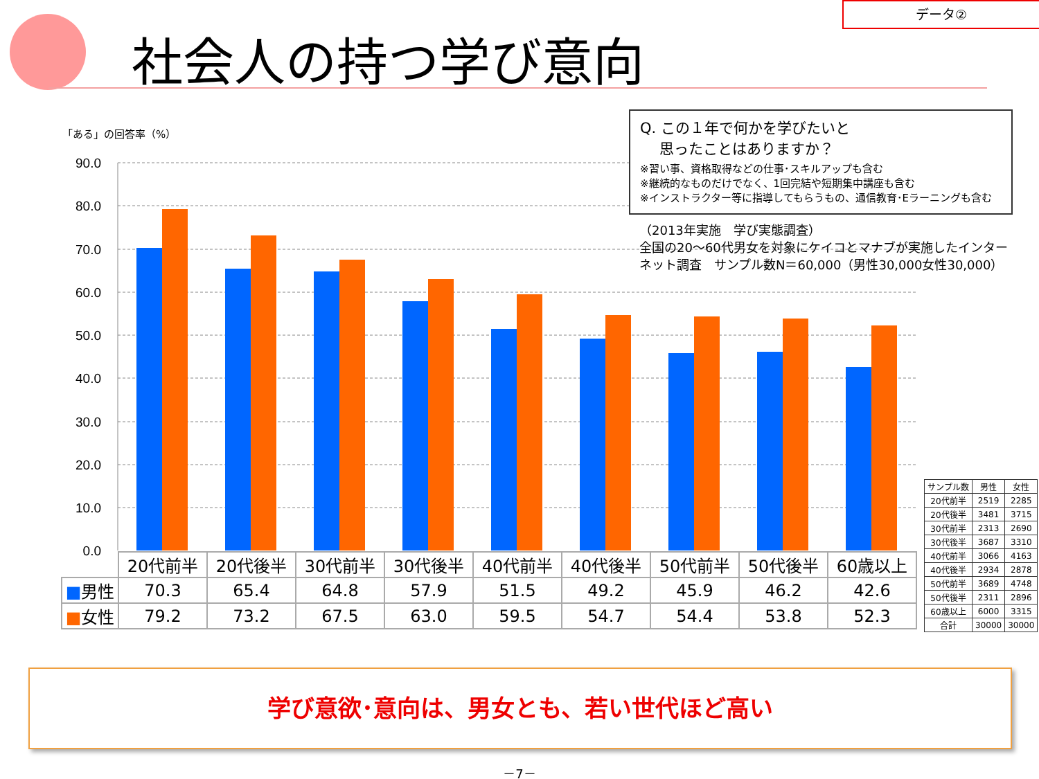データ②
社会人の持つ学び意向
「ある」の回答率（%）
90.0
80.0
70.0
60.0
50.0
40.0
30.0
20.0
10.0
0.0
Q. この１年で何かを学びたいと
　 思ったことはありますか？
※習い事、資格取得などの仕事･スキルアップも含む
※継続的なものだけでなく、1回完結や短期集中講座も含む
※インストラクター等に指導してもらうもの、通信教育･Eラーニングも含む
（2013年実施　学び実態調査）
全国の20～60代男女を対象にケイコとマナブが実施したインター
ネット調査　サンプル数N＝60,000（男性30,000女性30,000）
| | 20代前半 | 20代後半 | 30代前半 | 30代後半 | 40代前半 | 40代後半 | 50代前半 | 50代後半 | 60歳以上 |
| --- | --- | --- | --- | --- | --- | --- | --- | --- | --- |
| ■ 男性 | 70.3 | 65.4 | 64.8 | 57.9 | 51.5 | 49.2 | 45.9 | 46.2 | 42.6 |
| ■ 女性 | 79.2 | 73.2 | 67.5 | 63.0 | 59.5 | 54.7 | 54.4 | 53.8 | 52.3 |
| サンプル数 | 男性 | 女性 |
| --- | --- | --- |
| 20代前半 | 2519 | 2285 |
| 20代後半 | 3481 | 3715 |
| 30代前半 | 2313 | 2690 |
| 30代後半 | 3687 | 3310 |
| 40代前半 | 3066 | 4163 |
| 40代後半 | 2934 | 2878 |
| 50代前半 | 3689 | 4748 |
| 50代後半 | 2311 | 2896 |
| 60歳以上 | 6000 | 3315 |
| 合計 | 30000 | 30000 |
学び意欲･意向は、男女とも、若い世代ほど高い
－7－